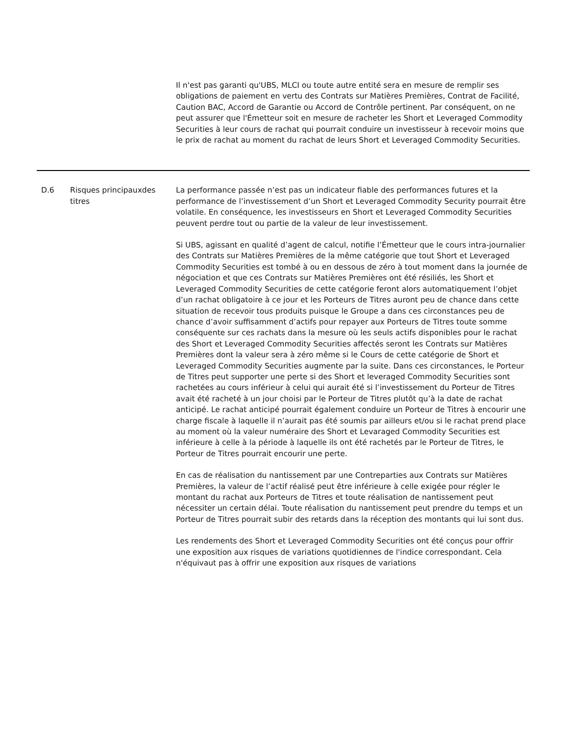| | | Il n'est pas garanti qu'UBS, MLCI ou toute autre entité sera en mesure de remplir ses obligations de paiement en vertu des Contrats sur Matières Premières, Contrat de Facilité, Caution BAC, Accord de Garantie ou Accord de Contrôle pertinent. Par conséquent, on ne peut assurer que l'Émetteur soit en mesure de racheter les Short et Leveraged Commodity Securities à leur cours de rachat qui pourrait conduire un investisseur à recevoir moins que le prix de rachat au moment du rachat de leurs Short et Leveraged Commodity Securities. |
| D.6 | Risques principauxdes titres | La performance passée n’est pas un indicateur fiable des performances futures et la performance de l’investissement d’un Short et Leveraged Commodity Security pourrait être volatile. En conséquence, les investisseurs en Short et Leveraged Commodity Securities peuvent perdre tout ou partie de la valeur de leur investissement. Si UBS, agissant en qualité d’agent de calcul, notifie l’Émetteur que le cours intra-journalier des Contrats sur Matières Premières de la même catégorie que tout Short et Leveraged Commodity Securities est tombé à ou en dessous de zéro à tout moment dans la journée de négociation et que ces Contrats sur Matières Premières ont été résiliés, les Short et Leveraged Commodity Securities de cette catégorie feront alors automatiquement l’objet d’un rachat obligatoire à ce jour et les Porteurs de Titres auront peu de chance dans cette situation de recevoir tous produits puisque le Groupe a dans ces circonstances peu de chance d’avoir suffisamment d’actifs pour repayer aux Porteurs de Titres toute somme conséquente sur ces rachats dans la mesure où les seuls actifs disponibles pour le rachat des Short et Leveraged Commodity Securities affectés seront les Contrats sur Matières Premières dont la valeur sera à zéro même si le Cours de cette catégorie de Short et Leveraged Commodity Securities augmente par la suite. Dans ces circonstances, le Porteur de Titres peut supporter une perte si des Short et leveraged Commodity Securities sont rachetées au cours inférieur à celui qui aurait été si l’investissement du Porteur de Titres avait été racheté à un jour choisi par le Porteur de Titres plutôt qu’à la date de rachat anticipé. Le rachat anticipé pourrait également conduire un Porteur de Titres à encourir une charge fiscale à laquelle il n’aurait pas été soumis par ailleurs et/ou si le rachat prend place au moment où la valeur numéraire des Short et Levaraged Commodity Securities est inférieure à celle à la période à laquelle ils ont été rachetés par le Porteur de Titres, le Porteur de Titres pourrait encourir une perte. En cas de réalisation du nantissement par une Contreparties aux Contrats sur Matières Premières, la valeur de l’actif réalisé peut être inférieure à celle exigée pour régler le montant du rachat aux Porteurs de Titres et toute réalisation de nantissement peut nécessiter un certain délai. Toute réalisation du nantissement peut prendre du temps et un Porteur de Titres pourrait subir des retards dans la réception des montants qui lui sont dus. Les rendements des Short et Leveraged Commodity Securities ont été conçus pour offrir une exposition aux risques de variations quotidiennes de l'indice correspondant. Cela n'équivaut pas à offrir une exposition aux risques de variations |